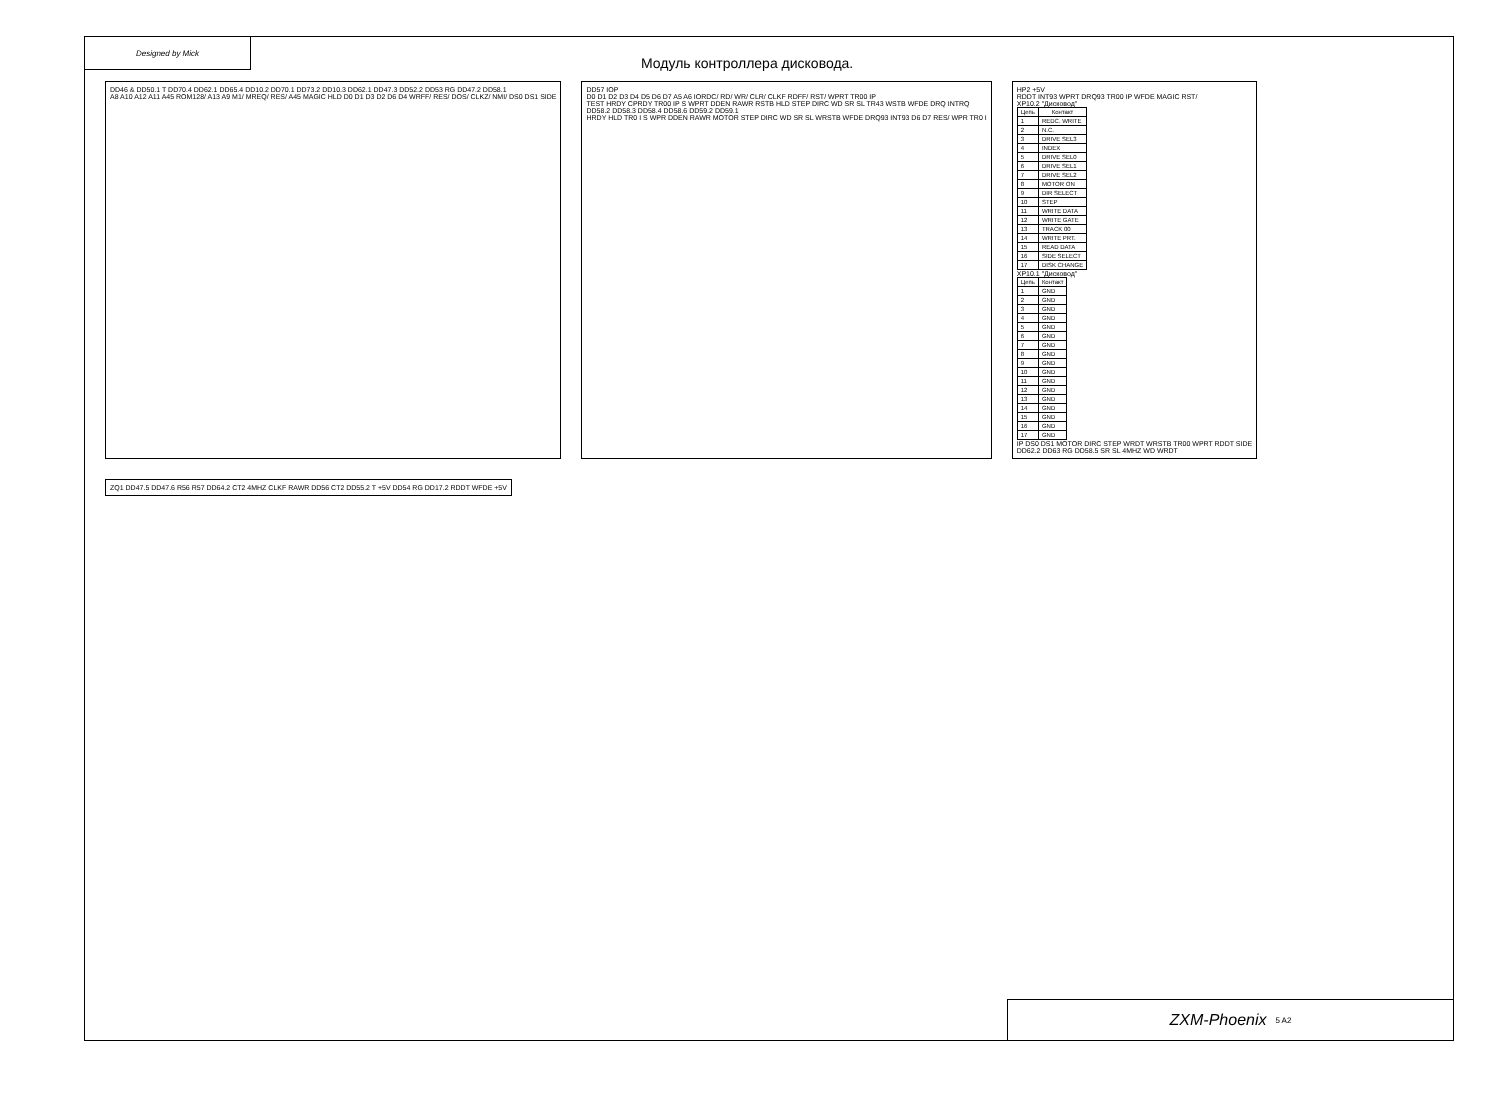Designed by Mick
Модуль контроллера дисковода.
DD46 & DD50.1 T DD70.4 DD62.1 DD65.4 DD10.2 DD70.1 DD73.2 DD10.3 DD62.1 DD47.3 DD52.2 DD53 RG DD47.2 DD58.1
A8 A10 A12 A11 A45 ROM128/ A13 A9 M1/ MREQ/ RES/ A45 MAGIC HLD D0 D1 D3 D2 D6 D4 WRFF/ RES/ DOS/ CLKZ/ NMI/ DS0 DS1 SIDE
DD57 IOP
D0 D1 D2 D3 D4 D5 D6 D7 A5 A6 IORDC/ RD/ WR/ CLR/ CLKF RDFF/ RST/ WPRT TR00 IP
TEST HRDY CPRDY TR00 IP S WPRT DDEN RAWR RSTB HLD STEP DIRC WD SR SL TR43 WSTB WFDE DRQ INTRQ
DD58.2 DD58.3 DD58.4 DD58.6 DD59.2 DD59.1
HRDY HLD TR0 I S WPR DDEN RAWR MOTOR STEP DIRC WD SR SL WRSTB WFDE DRQ93 INT93 D6 D7 RES/ WPR TR0 I
HP2 +5V
RDDT INT93 WPRT DRQ93 TR00 IP WFDE MAGIC RST/
XP10.2 "Дисковод"
| Цепь | Контакт |
| --- | --- |
| 1 | REDC. WRITE |
| 2 | N.C. |
| 3 | DRIVE SEL3 |
| 4 | INDEX |
| 5 | DRIVE SEL0 |
| 6 | DRIVE SEL1 |
| 7 | DRIVE SEL2 |
| 8 | MOTOR ON |
| 9 | DIR SELECT |
| 10 | STEP |
| 11 | WRITE DATA |
| 12 | WRITE GATE |
| 13 | TRACK 00 |
| 14 | WRITE PRT. |
| 15 | READ DATA |
| 16 | SIDE SELECT |
| 17 | DISK CHANGE |
XP10.1 "Дисковод"
| Цепь | Контакт |
| --- | --- |
| 1 | GND |
| 2 | GND |
| 3 | GND |
| 4 | GND |
| 5 | GND |
| 6 | GND |
| 7 | GND |
| 8 | GND |
| 9 | GND |
| 10 | GND |
| 11 | GND |
| 12 | GND |
| 13 | GND |
| 14 | GND |
| 15 | GND |
| 16 | GND |
| 17 | GND |
IP DS0 DS1 MOTOR DIRC STEP WRDT WRSTB TR00 WPRT RDDT SIDE
DD62.2 DD63 RG DD58.5 SR SL 4MHZ WD WRDT
ZQ1 DD47.5 DD47.6 R56 R57 DD64.2 CT2 4MHZ CLKF RAWR DD56 CT2 DD55.2 T +5V DD54 RG DD17.2 RDDT WFDE +5V
ZXM-Phoenix 5 A2